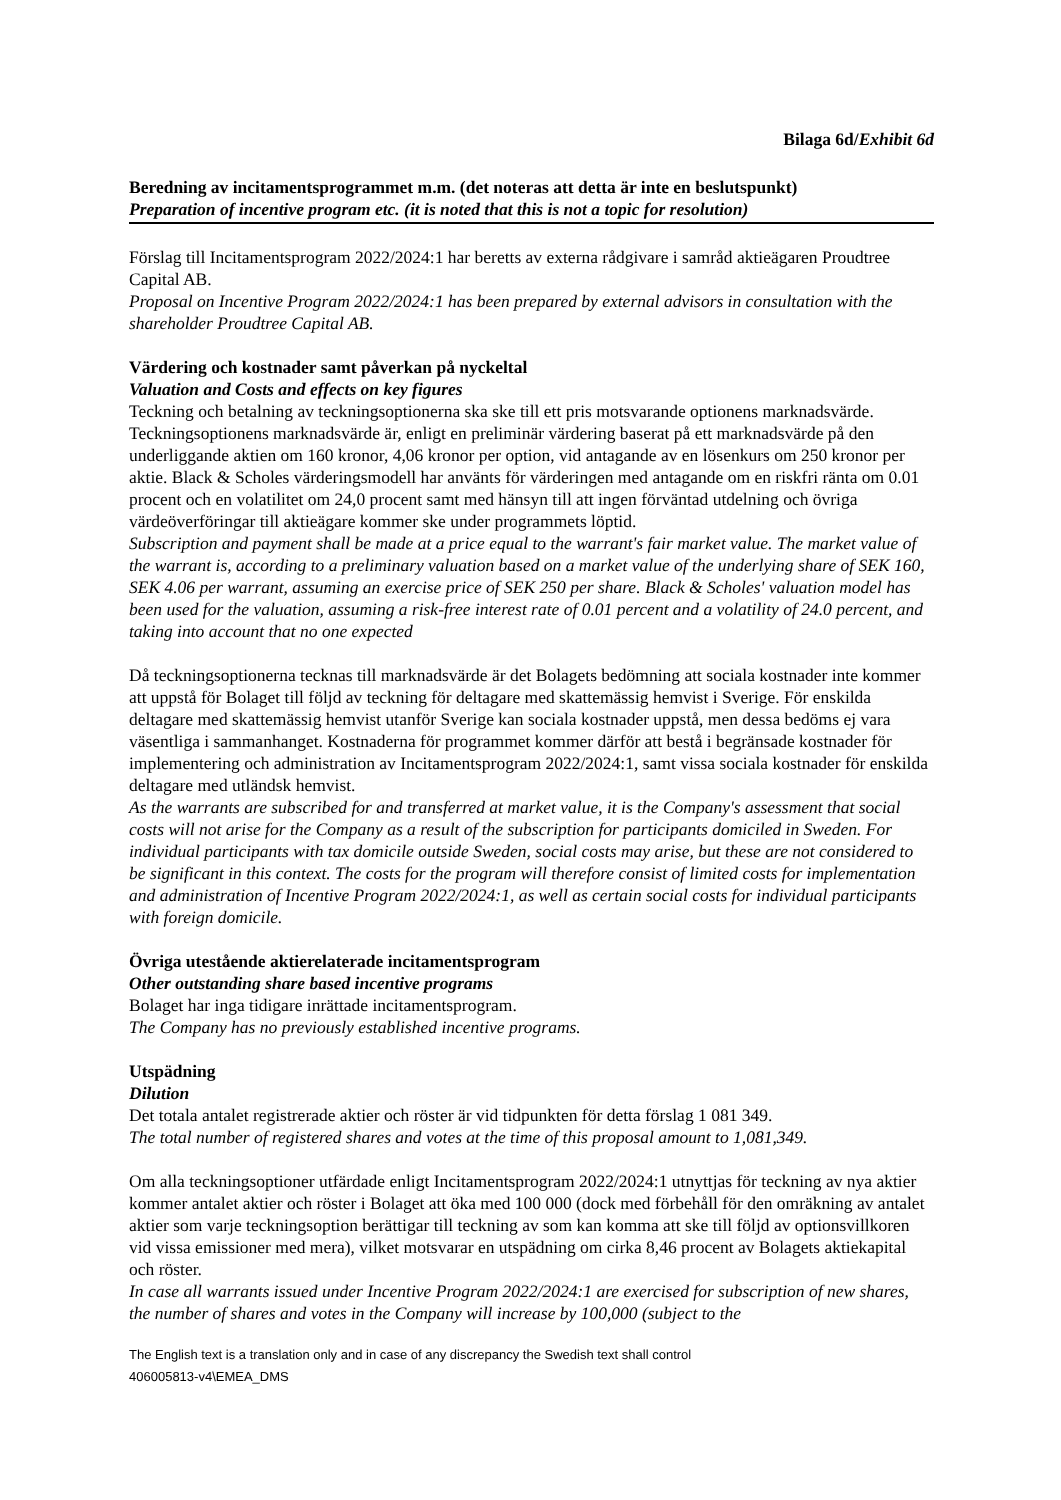Bilaga 6d/Exhibit 6d
Beredning av incitamentsprogrammet m.m. (det noteras att detta är inte en beslutspunkt)
Preparation of incentive program etc. (it is noted that this is not a topic for resolution)
Förslag till Incitamentsprogram 2022/2024:1 har beretts av externa rådgivare i samråd aktieägaren Proudtree Capital AB.
Proposal on Incentive Program 2022/2024:1 has been prepared by external advisors in consultation with the shareholder Proudtree Capital AB.
Värdering och kostnader samt påverkan på nyckeltal
Valuation and Costs and effects on key figures
Teckning och betalning av teckningsoptionerna ska ske till ett pris motsvarande optionens marknadsvärde. Teckningsoptionens marknadsvärde är, enligt en preliminär värdering baserat på ett marknadsvärde på den underliggande aktien om 160 kronor, 4,06 kronor per option, vid antagande av en lösenkurs om 250 kronor per aktie. Black & Scholes värderingsmodell har använts för värderingen med antagande om en riskfri ränta om 0.01 procent och en volatilitet om 24,0 procent samt med hänsyn till att ingen förväntad utdelning och övriga värdeöverföringar till aktieägare kommer ske under programmets löptid.
Subscription and payment shall be made at a price equal to the warrant's fair market value. The market value of the warrant is, according to a preliminary valuation based on a market value of the underlying share of SEK 160, SEK 4.06 per warrant, assuming an exercise price of SEK 250 per share. Black & Scholes' valuation model has been used for the valuation, assuming a risk-free interest rate of 0.01 percent and a volatility of 24.0 percent, and taking into account that no one expected
Då teckningsoptionerna tecknas till marknadsvärde är det Bolagets bedömning att sociala kostnader inte kommer att uppstå för Bolaget till följd av teckning för deltagare med skattemässig hemvist i Sverige. För enskilda deltagare med skattemässig hemvist utanför Sverige kan sociala kostnader uppstå, men dessa bedöms ej vara väsentliga i sammanhanget. Kostnaderna för programmet kommer därför att bestå i begränsade kostnader för implementering och administration av Incitamentsprogram 2022/2024:1, samt vissa sociala kostnader för enskilda deltagare med utländsk hemvist.
As the warrants are subscribed for and transferred at market value, it is the Company's assessment that social costs will not arise for the Company as a result of the subscription for participants domiciled in Sweden. For individual participants with tax domicile outside Sweden, social costs may arise, but these are not considered to be significant in this context. The costs for the program will therefore consist of limited costs for implementation and administration of Incentive Program 2022/2024:1, as well as certain social costs for individual participants with foreign domicile.
Övriga utestående aktierelaterade incitamentsprogram
Other outstanding share based incentive programs
Bolaget har inga tidigare inrättade incitamentsprogram.
The Company has no previously established incentive programs.
Utspädning
Dilution
Det totala antalet registrerade aktier och röster är vid tidpunkten för detta förslag 1 081 349.
The total number of registered shares and votes at the time of this proposal amount to 1,081,349.
Om alla teckningsoptioner utfärdade enligt Incitamentsprogram 2022/2024:1 utnyttjas för teckning av nya aktier kommer antalet aktier och röster i Bolaget att öka med 100 000 (dock med förbehåll för den omräkning av antalet aktier som varje teckningsoption berättigar till teckning av som kan komma att ske till följd av optionsvillkoren vid vissa emissioner med mera), vilket motsvarar en utspädning om cirka 8,46 procent av Bolagets aktiekapital och röster.
In case all warrants issued under Incentive Program 2022/2024:1 are exercised for subscription of new shares, the number of shares and votes in the Company will increase by 100,000 (subject to the
The English text is a translation only and in case of any discrepancy the Swedish text shall control
406005813-v4\EMEA_DMS